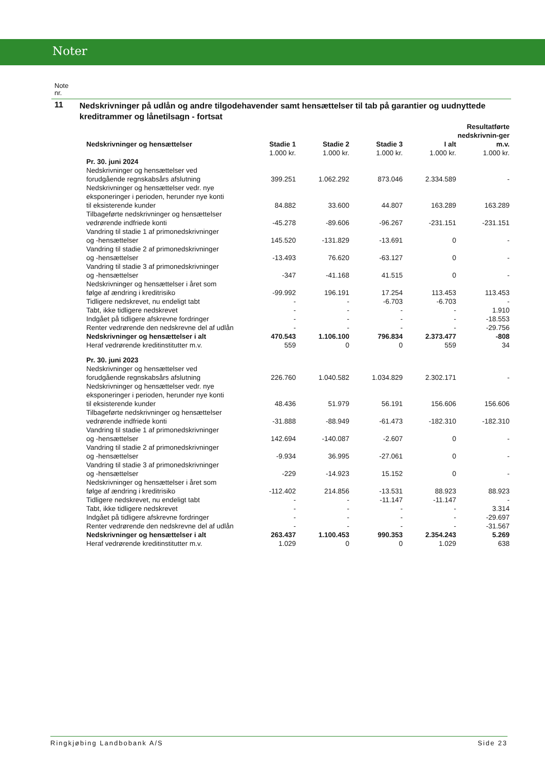Noter
Note
nr.
11
Nedskrivninger på udlån og andre tilgodehavender samt hensættelser til tab på garantier og uudnyttede kreditrammer og lånetilsagn - fortsat
| Nedskrivninger og hensættelser | Stadie 1 | Stadie 2 | Stadie 3 | I alt | Resultatførte nedskrivnin-ger m.v. |
| --- | --- | --- | --- | --- | --- |
| | 1.000 kr. | 1.000 kr. | 1.000 kr. | 1.000 kr. | 1.000 kr. |
| Pr. 30. juni 2024 | | | | | |
| Nedskrivninger og hensættelser ved forudgående regnskabsårs afslutning | 399.251 | 1.062.292 | 873.046 | 2.334.589 | - |
| Nedskrivninger og hensættelser vedr. nye eksponeringer i perioden, herunder nye konti til eksisterende kunder | 84.882 | 33.600 | 44.807 | 163.289 | 163.289 |
| Tilbageførte nedskrivninger og hensættelser vedrørende indfriede konti | -45.278 | -89.606 | -96.267 | -231.151 | -231.151 |
| Vandring til stadie 1 af primonedskrivninger og -hensættelser | 145.520 | -131.829 | -13.691 | 0 | - |
| Vandring til stadie 2 af primonedskrivninger og -hensættelser | -13.493 | 76.620 | -63.127 | 0 | - |
| Vandring til stadie 3 af primonedskrivninger og -hensættelser | -347 | -41.168 | 41.515 | 0 | - |
| Nedskrivninger og hensættelser i året som følge af ændring i kreditrisiko | -99.992 | 196.191 | 17.254 | 113.453 | 113.453 |
| Tidligere nedskrevet, nu endeligt tabt | - | - | -6.703 | -6.703 | - |
| Tabt, ikke tidligere nedskrevet | - | - | - | - | 1.910 |
| Indgået på tidligere afskrevne fordringer | - | - | - | - | -18.553 |
| Renter vedrørende den nedskrevne del af udlån | - | - | - | - | -29.756 |
| Nedskrivninger og hensættelser i alt | 470.543 | 1.106.100 | 796.834 | 2.373.477 | -808 |
| Heraf vedrørende kreditinstitutter m.v. | 559 | 0 | 0 | 559 | 34 |
| Pr. 30. juni 2023 | | | | | |
| Nedskrivninger og hensættelser ved forudgående regnskabsårs afslutning | 226.760 | 1.040.582 | 1.034.829 | 2.302.171 | - |
| Nedskrivninger og hensættelser vedr. nye eksponeringer i perioden, herunder nye konti til eksisterende kunder | 48.436 | 51.979 | 56.191 | 156.606 | 156.606 |
| Tilbageførte nedskrivninger og hensættelser vedrørende indfriede konti | -31.888 | -88.949 | -61.473 | -182.310 | -182.310 |
| Vandring til stadie 1 af primonedskrivninger og -hensættelser | 142.694 | -140.087 | -2.607 | 0 | - |
| Vandring til stadie 2 af primonedskrivninger og -hensættelser | -9.934 | 36.995 | -27.061 | 0 | - |
| Vandring til stadie 3 af primonedskrivninger og -hensættelser | -229 | -14.923 | 15.152 | 0 | - |
| Nedskrivninger og hensættelser i året som følge af ændring i kreditrisiko | -112.402 | 214.856 | -13.531 | 88.923 | 88.923 |
| Tidligere nedskrevet, nu endeligt tabt | - | - | -11.147 | -11.147 | - |
| Tabt, ikke tidligere nedskrevet | - | - | - | - | 3.314 |
| Indgået på tidligere afskrevne fordringer | - | - | - | - | -29.697 |
| Renter vedrørende den nedskrevne del af udlån | - | - | - | - | -31.567 |
| Nedskrivninger og hensættelser i alt | 263.437 | 1.100.453 | 990.353 | 2.354.243 | 5.269 |
| Heraf vedrørende kreditinstitutter m.v. | 1.029 | 0 | 0 | 1.029 | 638 |
Ringkjøbing Landbobank A/S Side 23